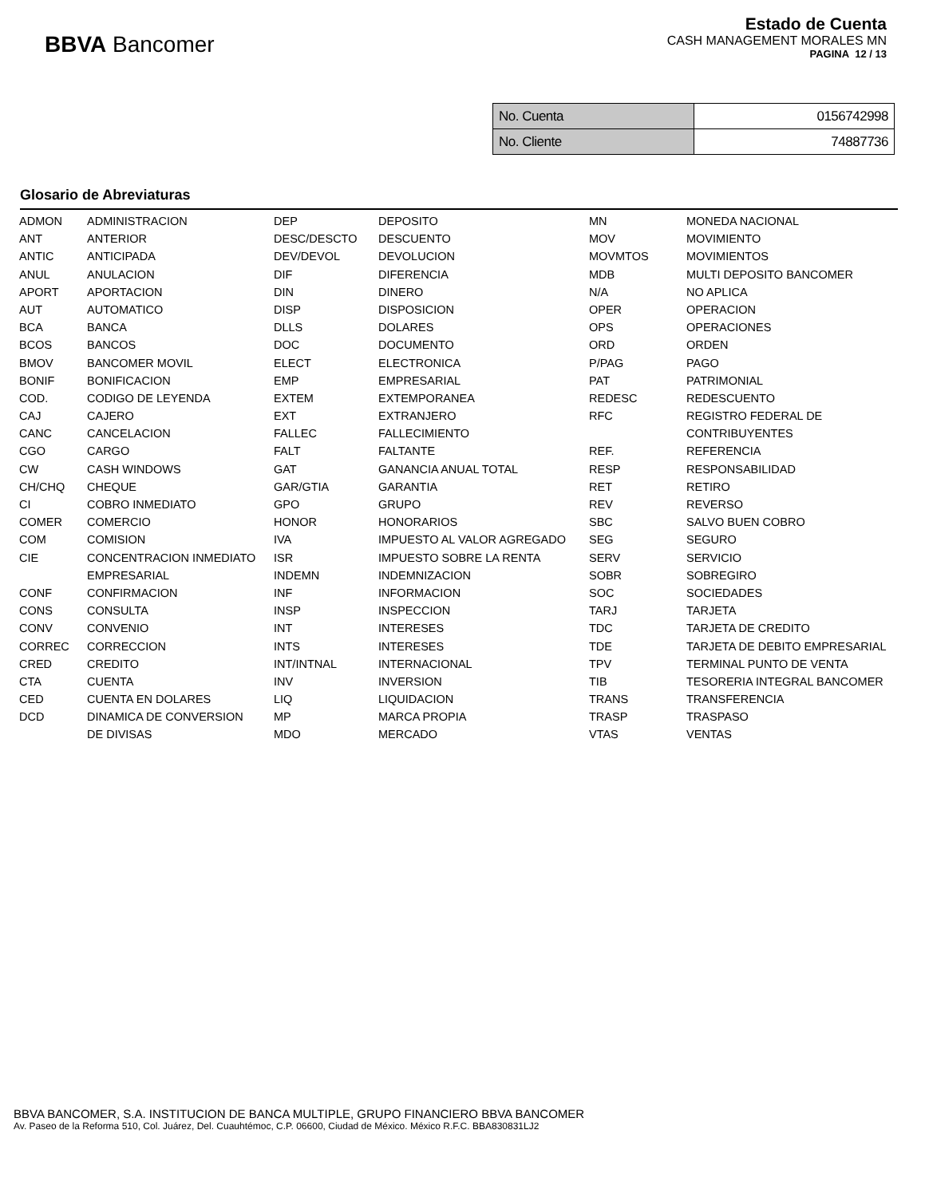BBVA Bancomer
Estado de Cuenta
CASH MANAGEMENT MORALES MN
PAGINA 12 / 13
| No. Cuenta | 0156742998 |
| No. Cliente | 74887736 |
Glosario de Abreviaturas
| ADMON | ADMINISTRACION | DEP | DEPOSITO | MN | MONEDA NACIONAL |
| ANT | ANTERIOR | DESC/DESCTO | DESCUENTO | MOV | MOVIMIENTO |
| ANTIC | ANTICIPADA | DEV/DEVOL | DEVOLUCION | MOVMTOS | MOVIMIENTOS |
| ANUL | ANULACION | DIF | DIFERENCIA | MDB | MULTI DEPOSITO BANCOMER |
| APORT | APORTACION | DIN | DINERO | N/A | NO APLICA |
| AUT | AUTOMATICO | DISP | DISPOSICION | OPER | OPERACION |
| BCA | BANCA | DLLS | DOLARES | OPS | OPERACIONES |
| BCOS | BANCOS | DOC | DOCUMENTO | ORD | ORDEN |
| BMOV | BANCOMER MOVIL | ELECT | ELECTRONICA | P/PAG | PAGO |
| BONIF | BONIFICACION | EMP | EMPRESARIAL | PAT | PATRIMONIAL |
| COD. | CODIGO DE LEYENDA | EXTEM | EXTEMPORANEA | REDESC | REDESCUENTO |
| CAJ | CAJERO | EXT | EXTRANJERO | RFC | REGISTRO FEDERAL DE |
| CANC | CANCELACION | FALLEC | FALLECIMIENTO | | CONTRIBUYENTES |
| CGO | CARGO | FALT | FALTANTE | REF. | REFERENCIA |
| CW | CASH WINDOWS | GAT | GANANCIA ANUAL TOTAL | RESP | RESPONSABILIDAD |
| CH/CHQ | CHEQUE | GAR/GTIA | GARANTIA | RET | RETIRO |
| CI | COBRO INMEDIATO | GPO | GRUPO | REV | REVERSO |
| COMER | COMERCIO | HONOR | HONORARIOS | SBC | SALVO BUEN COBRO |
| COM | COMISION | IVA | IMPUESTO AL VALOR AGREGADO | SEG | SEGURO |
| CIE | CONCENTRACION INMEDIATO | ISR | IMPUESTO SOBRE LA RENTA | SERV | SERVICIO |
| | EMPRESARIAL | INDEMN | INDEMNIZACION | SOBR | SOBREGIRO |
| CONF | CONFIRMACION | INF | INFORMACION | SOC | SOCIEDADES |
| CONS | CONSULTA | INSP | INSPECCION | TARJ | TARJETA |
| CONV | CONVENIO | INT | INTERESES | TDC | TARJETA DE CREDITO |
| CORREC | CORRECCION | INTS | INTERESES | TDE | TARJETA DE DEBITO EMPRESARIAL |
| CRED | CREDITO | INT/INTNAL | INTERNACIONAL | TPV | TERMINAL PUNTO DE VENTA |
| CTA | CUENTA | INV | INVERSION | TIB | TESORERIA INTEGRAL BANCOMER |
| CED | CUENTA EN DOLARES | LIQ | LIQUIDACION | TRANS | TRANSFERENCIA |
| DCD | DINAMICA DE CONVERSION | MP | MARCA PROPIA | TRASP | TRASPASO |
| | DE DIVISAS | MDO | MERCADO | VTAS | VENTAS |
BBVA BANCOMER, S.A. INSTITUCION DE BANCA MULTIPLE, GRUPO FINANCIERO BBVA BANCOMER
Av. Paseo de la Reforma 510, Col. Juárez, Del. Cuauhtémoc, C.P. 06600, Ciudad de México. México R.F.C. BBA830831LJ2